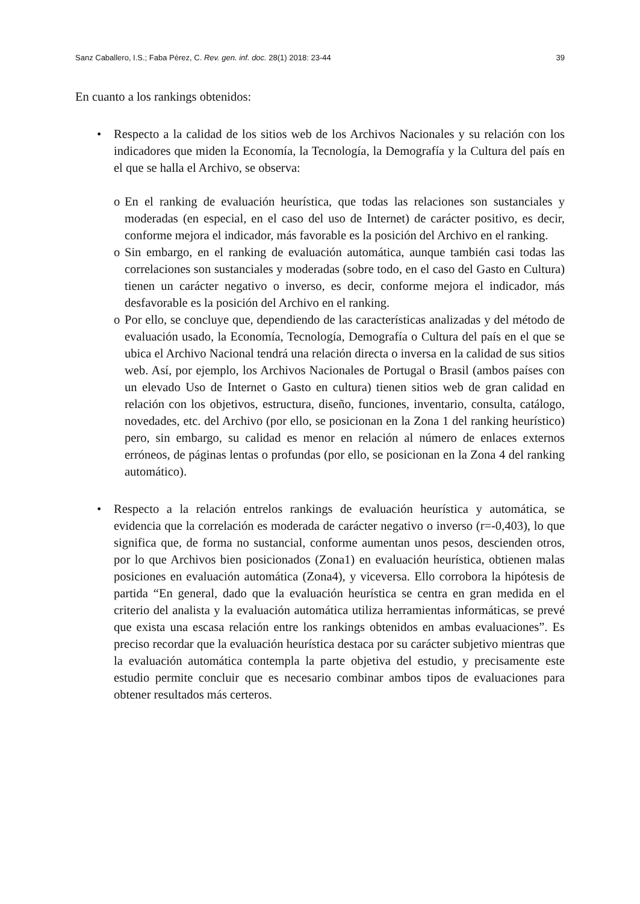Sanz Caballero, I.S.; Faba Pérez, C. Rev. gen. inf. doc. 28(1) 2018: 23-44 39
En cuanto a los rankings obtenidos:
• Respecto a la calidad de los sitios web de los Archivos Nacionales y su relación con los indicadores que miden la Economía, la Tecnología, la Demografía y la Cultura del país en el que se halla el Archivo, se observa:
o En el ranking de evaluación heurística, que todas las relaciones son sustanciales y moderadas (en especial, en el caso del uso de Internet) de carácter positivo, es decir, conforme mejora el indicador, más favorable es la posición del Archivo en el ranking.
o Sin embargo, en el ranking de evaluación automática, aunque también casi todas las correlaciones son sustanciales y moderadas (sobre todo, en el caso del Gasto en Cultura) tienen un carácter negativo o inverso, es decir, conforme mejora el indicador, más desfavorable es la posición del Archivo en el ranking.
o Por ello, se concluye que, dependiendo de las características analizadas y del método de evaluación usado, la Economía, Tecnología, Demografía o Cultura del país en el que se ubica el Archivo Nacional tendrá una relación directa o inversa en la calidad de sus sitios web. Así, por ejemplo, los Archivos Nacionales de Portugal o Brasil (ambos países con un elevado Uso de Internet o Gasto en cultura) tienen sitios web de gran calidad en relación con los objetivos, estructura, diseño, funciones, inventario, consulta, catálogo, novedades, etc. del Archivo (por ello, se posicionan en la Zona 1 del ranking heurístico) pero, sin embargo, su calidad es menor en relación al número de enlaces externos erróneos, de páginas lentas o profundas (por ello, se posicionan en la Zona 4 del ranking automático).
• Respecto a la relación entrelos rankings de evaluación heurística y automática, se evidencia que la correlación es moderada de carácter negativo o inverso (r=-0,403), lo que significa que, de forma no sustancial, conforme aumentan unos pesos, descienden otros, por lo que Archivos bien posicionados (Zona1) en evaluación heurística, obtienen malas posiciones en evaluación automática (Zona4), y viceversa. Ello corrobora la hipótesis de partida “En general, dado que la evaluación heurística se centra en gran medida en el criterio del analista y la evaluación automática utiliza herramientas informáticas, se prevé que exista una escasa relación entre los rankings obtenidos en ambas evaluaciones”. Es preciso recordar que la evaluación heurística destaca por su carácter subjetivo mientras que la evaluación automática contempla la parte objetiva del estudio, y precisamente este estudio permite concluir que es necesario combinar ambos tipos de evaluaciones para obtener resultados más certeros.